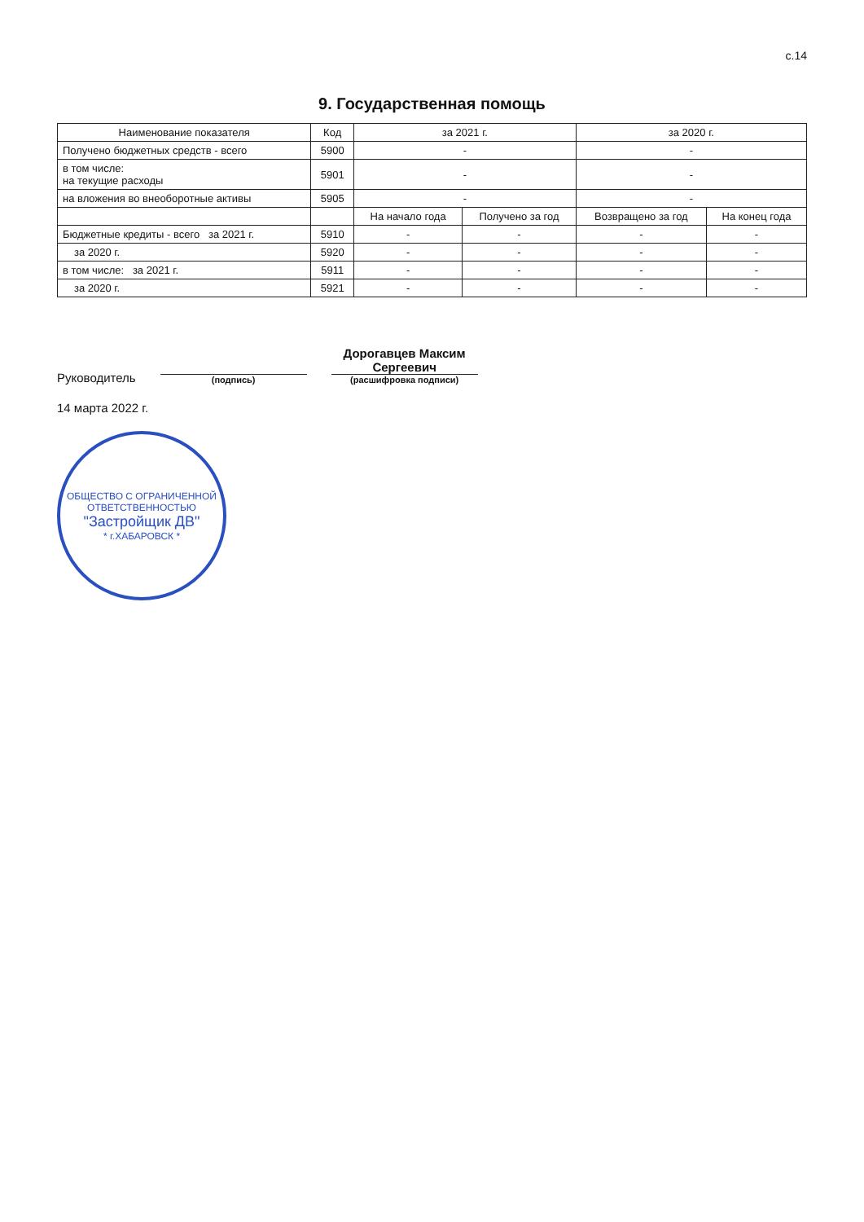с.14
9. Государственная помощь
| Наименование показателя | Код | за 2021 г. | | за 2020 г. | |
| --- | --- | --- | --- | --- | --- |
| Получено бюджетных средств - всего | 5900 | - | | - | |
| в том числе: на текущие расходы | 5901 | - | | - | |
| на вложения во внеоборотные активы | 5905 | - | | - | |
| | | На начало года | Получено за год | Возвращено за год | На конец года |
| Бюджетные кредиты - всего за 2021 г. | 5910 | - | - | - | - |
| за 2020 г. | 5920 | - | - | - | - |
| в том числе: за 2021 г. | 5911 | - | - | - | - |
| за 2020 г. | 5921 | - | - | - | - |
Руководитель
(подпись)
Дорогавцев Максим Сергеевич
(расшифровка подписи)
14 марта 2022 г.
ОБЩЕСТВО С ОГРАНИЧЕННОЙ ОТВЕТСТВЕННОСТЬЮ
"Застройщик ДВ"
* г.ХАБАРОВСК *